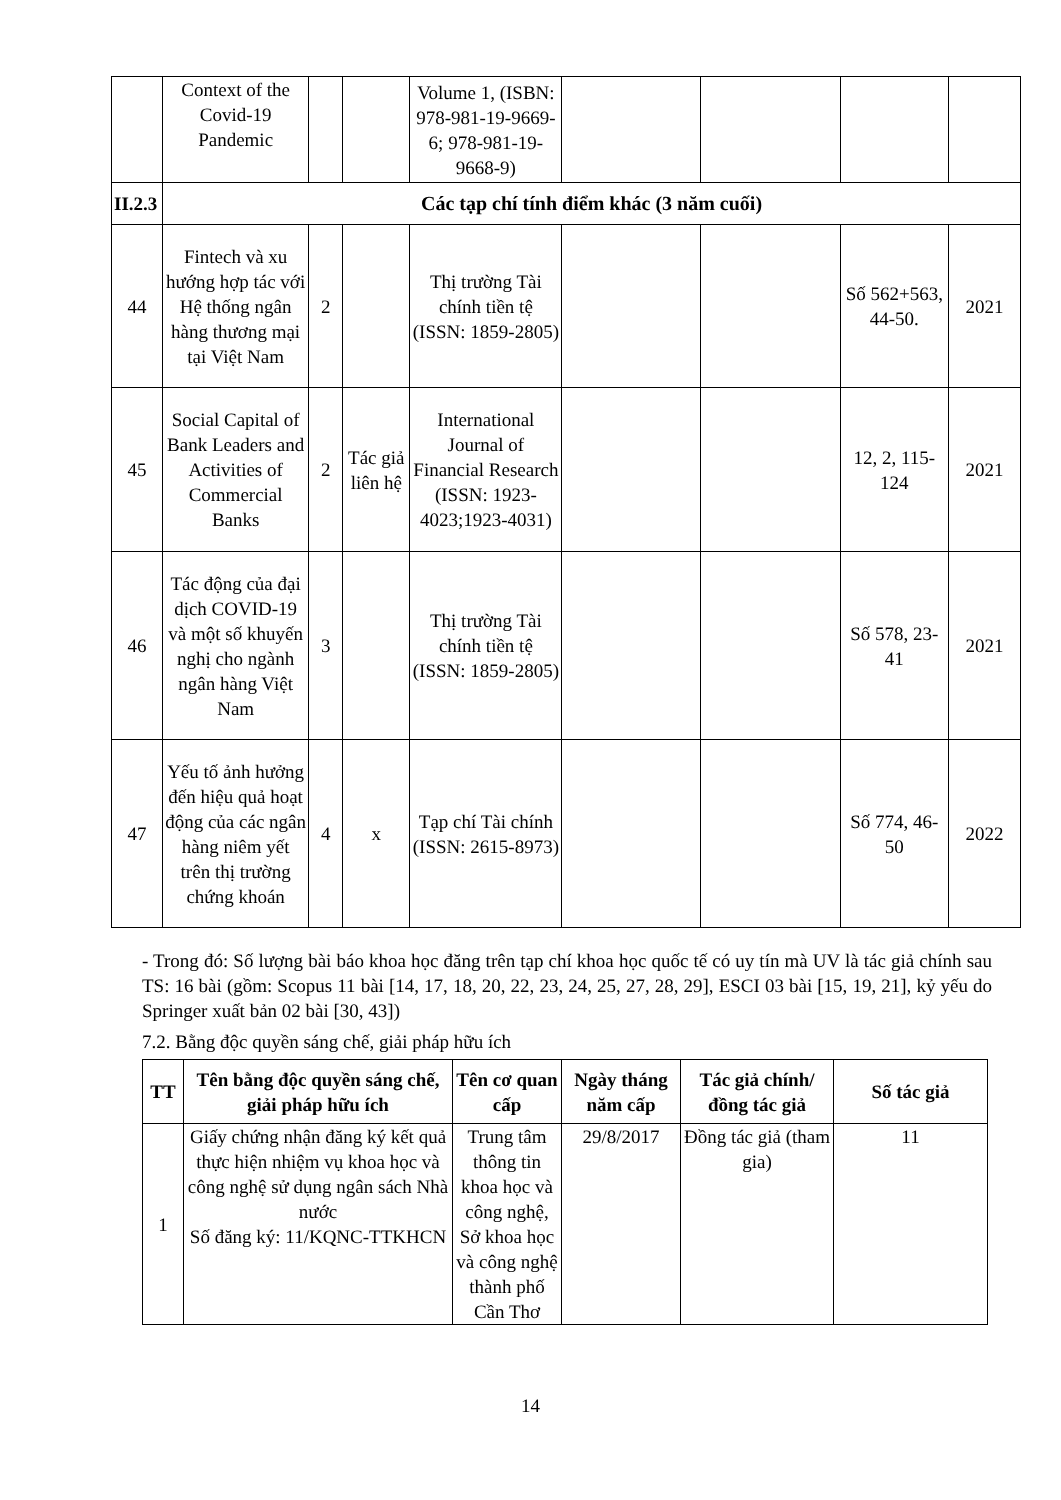| | Context of the Covid-19 Pandemic | | | Volume 1, (ISBN: 978-981-19-9669-6; 978-981-19-9668-9) | | | | |
| II.2.3 | Các tạp chí tính điểm khác (3 năm cuối) | | | | | | | |
| 44 | Fintech và xu hướng hợp tác với Hệ thống ngân hàng thương mại tại Việt Nam | 2 | | Thị trường Tài chính tiền tệ (ISSN: 1859-2805) | | | Số 562+563, 44-50. | 2021 |
| 45 | Social Capital of Bank Leaders and Activities of Commercial Banks | 2 | Tác giả liên hệ | International Journal of Financial Research (ISSN: 1923-4023;1923-4031) | | | 12, 2, 115-124 | 2021 |
| 46 | Tác động của đại dịch COVID-19 và một số khuyến nghị cho ngành ngân hàng Việt Nam | 3 | | Thị trường Tài chính tiền tệ (ISSN: 1859-2805) | | | Số 578, 23-41 | 2021 |
| 47 | Yếu tố ảnh hưởng đến hiệu quả hoạt động của các ngân hàng niêm yết trên thị trường chứng khoán | 4 | x | Tạp chí Tài chính (ISSN: 2615-8973) | | | Số 774, 46-50 | 2022 |
- Trong đó: Số lượng bài báo khoa học đăng trên tạp chí khoa học quốc tế có uy tín mà UV là tác giả chính sau TS: 16 bài (gồm: Scopus 11 bài [14, 17, 18, 20, 22, 23, 24, 25, 27, 28, 29], ESCI 03 bài [15, 19, 21], kỷ yếu do Springer xuất bản 02 bài [30, 43])
7.2. Bằng độc quyền sáng chế, giải pháp hữu ích
| TT | Tên bằng độc quyền sáng chế, giải pháp hữu ích | Tên cơ quan cấp | Ngày tháng năm cấp | Tác giả chính/ đồng tác giả | Số tác giả |
| --- | --- | --- | --- | --- | --- |
| 1 | Giấy chứng nhận đăng ký kết quả thực hiện nhiệm vụ khoa học và công nghệ sử dụng ngân sách Nhà nước Số đăng ký: 11/KQNC-TTKHCN | Trung tâm thông tin khoa học và công nghệ, Sở khoa học và công nghệ thành phố Cần Thơ | 29/8/2017 | Đồng tác giả (tham gia) | 11 |
14